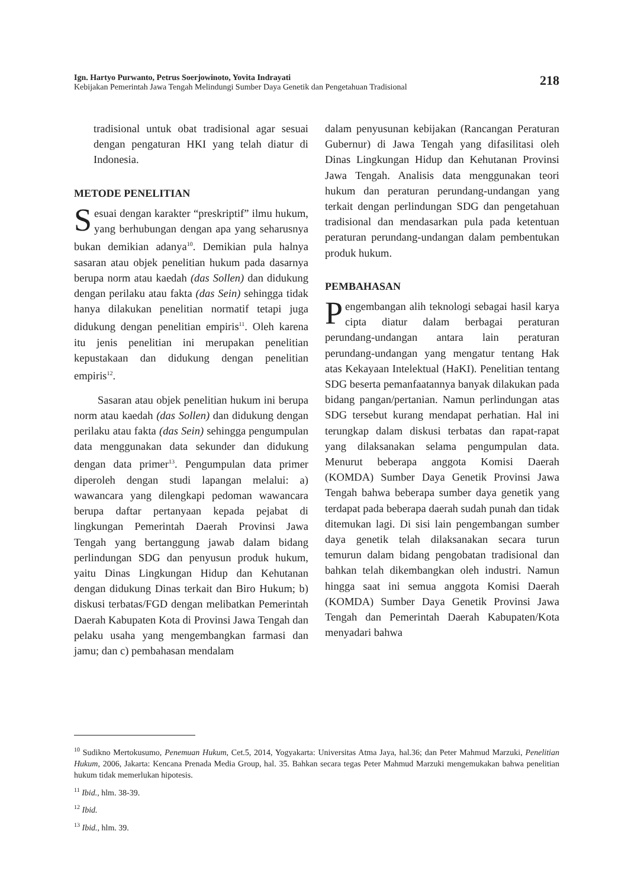Ign. Hartyo Purwanto, Petrus Soerjowinoto, Yovita Indrayati
Kebijakan Pemerintah Jawa Tengah Melindungi Sumber Daya Genetik dan Pengetahuan Tradisional
218
tradisional untuk obat tradisional agar sesuai dengan pengaturan HKI yang telah diatur di Indonesia.
METODE PENELITIAN
Sesuai dengan karakter “preskriptif” ilmu hukum, yang berhubungan dengan apa yang seharusnya bukan demikian adanya<sup>10</sup>. Demikian pula halnya sasaran atau objek penelitian hukum pada dasarnya berupa norm atau kaedah (das Sollen) dan didukung dengan perilaku atau fakta (das Sein) sehingga tidak hanya dilakukan penelitian normatif tetapi juga didukung dengan penelitian empiris<sup>11</sup>. Oleh karena itu jenis penelitian ini merupakan penelitian kepustakaan dan didukung dengan penelitian empiris<sup>12</sup>.
Sasaran atau objek penelitian hukum ini berupa norm atau kaedah (das Sollen) dan didukung dengan perilaku atau fakta (das Sein) sehingga pengumpulan data menggunakan data sekunder dan didukung dengan data primer<sup>13</sup>. Pengumpulan data primer diperoleh dengan studi lapangan melalui: a) wawancara yang dilengkapi pedoman wawancara berupa daftar pertanyaan kepada pejabat di lingkungan Pemerintah Daerah Provinsi Jawa Tengah yang bertanggung jawab dalam bidang perlindungan SDG dan penyusun produk hukum, yaitu Dinas Lingkungan Hidup dan Kehutanan dengan didukung Dinas terkait dan Biro Hukum; b) diskusi terbatas/FGD dengan melibatkan Pemerintah Daerah Kabupaten Kota di Provinsi Jawa Tengah dan pelaku usaha yang mengembangkan farmasi dan jamu; dan c) pembahasan mendalam
dalam penyusunan kebijakan (Rancangan Peraturan Gubernur) di Jawa Tengah yang difasilitasi oleh Dinas Lingkungan Hidup dan Kehutanan Provinsi Jawa Tengah. Analisis data menggunakan teori hukum dan peraturan perundang-undangan yang terkait dengan perlindungan SDG dan pengetahuan tradisional dan mendasarkan pula pada ketentuan peraturan perundang-undangan dalam pembentukan produk hukum.
PEMBAHASAN
Pengembangan alih teknologi sebagai hasil karya cipta diatur dalam berbagai peraturan perundang-undangan antara lain peraturan perundang-undangan yang mengatur tentang Hak atas Kekayaan Intelektual (HaKI). Penelitian tentang SDG beserta pemanfaatannya banyak dilakukan pada bidang pangan/pertanian. Namun perlindungan atas SDG tersebut kurang mendapat perhatian. Hal ini terungkap dalam diskusi terbatas dan rapat-rapat yang dilaksanakan selama pengumpulan data. Menurut beberapa anggota Komisi Daerah (KOMDA) Sumber Daya Genetik Provinsi Jawa Tengah bahwa beberapa sumber daya genetik yang terdapat pada beberapa daerah sudah punah dan tidak ditemukan lagi. Di sisi lain pengembangan sumber daya genetik telah dilaksanakan secara turun temurun dalam bidang pengobatan tradisional dan bahkan telah dikembangkan oleh industri. Namun hingga saat ini semua anggota Komisi Daerah (KOMDA) Sumber Daya Genetik Provinsi Jawa Tengah dan Pemerintah Daerah Kabupaten/Kota menyadari bahwa
<sup>10</sup> Sudikno Mertokusumo, Penemuan Hukum, Cet.5, 2014, Yogyakarta: Universitas Atma Jaya, hal.36; dan Peter Mahmud Marzuki, Penelitian Hukum, 2006, Jakarta: Kencana Prenada Media Group, hal. 35. Bahkan secara tegas Peter Mahmud Marzuki mengemukakan bahwa penelitian hukum tidak memerlukan hipotesis.
<sup>11</sup> Ibid., hlm. 38-39.
<sup>12</sup> Ibid.
<sup>13</sup> Ibid., hlm. 39.